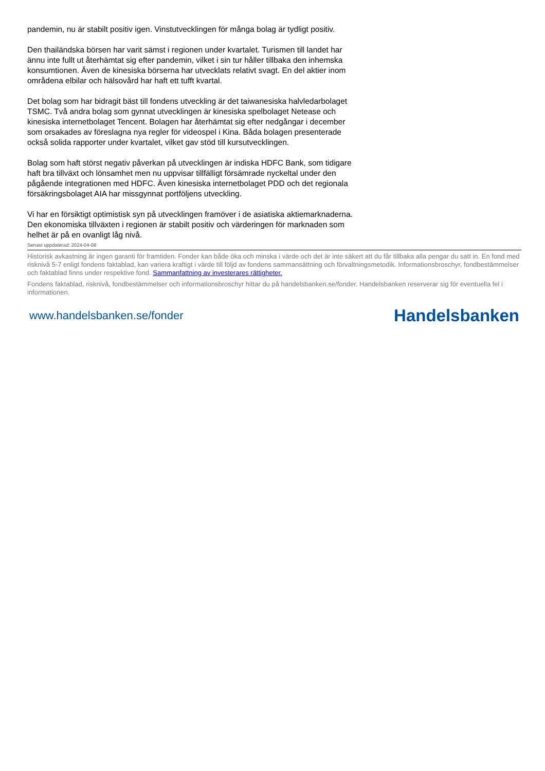pandemin, nu är stabilt positiv igen. Vinstutvecklingen för många bolag är tydligt positiv.
Den thailändska börsen har varit sämst i regionen under kvartalet. Turismen till landet har ännu inte fullt ut återhämtat sig efter pandemin, vilket i sin tur håller tillbaka den inhemska konsumtionen. Även de kinesiska börserna har utvecklats relativt svagt. En del aktier inom områdena elbilar och hälsovård har haft ett tufft kvartal.
Det bolag som har bidragit bäst till fondens utveckling är det taiwanesiska halvledarbolaget TSMC. Två andra bolag som gynnat utvecklingen är kinesiska spelbolaget Netease och kinesiska internetbolaget Tencent. Bolagen har återhämtat sig efter nedgångar i december som orsakades av föreslagna nya regler för videospel i Kina. Båda bolagen presenterade också solida rapporter under kvartalet, vilket gav stöd till kursutvecklingen.
Bolag som haft störst negativ påverkan på utvecklingen är indiska HDFC Bank, som tidigare haft bra tillväxt och lönsamhet men nu uppvisar tillfälligt försämrade nyckeltal under den pågående integrationen med HDFC. Även kinesiska internetbolaget PDD och det regionala försäkringsbolaget AIA har missgynnat portföljens utveckling.
Vi har en försiktigt optimistisk syn på utvecklingen framöver i de asiatiska aktiemarknaderna. Den ekonomiska tillväxten i regionen är stabilt positiv och värderingen för marknaden som helhet är på en ovanligt låg nivå.
Senast uppdaterad: 2024-04-08
Historisk avkastning är ingen garanti för framtiden. Fonder kan både öka och minska i värde och det är inte säkert att du får tillbaka alla pengar du satt in. En fond med risknivå 5-7 enligt fondens faktablad, kan variera kraftigt i värde till följd av fondens sammansättning och förvaltningsmetodik. Informationsbroschyr, fondbestämmelser och faktablad finns under respektive fond. Sammanfattning av investerares rättigheter.
Fondens faktablad, risknivå, fondbestämmelser och informationsbroschyr hittar du på handelsbanken.se/fonder. Handelsbanken reserverar sig för eventuella fel i informationen.
www.handelsbanken.se/fonder Handelsbanken